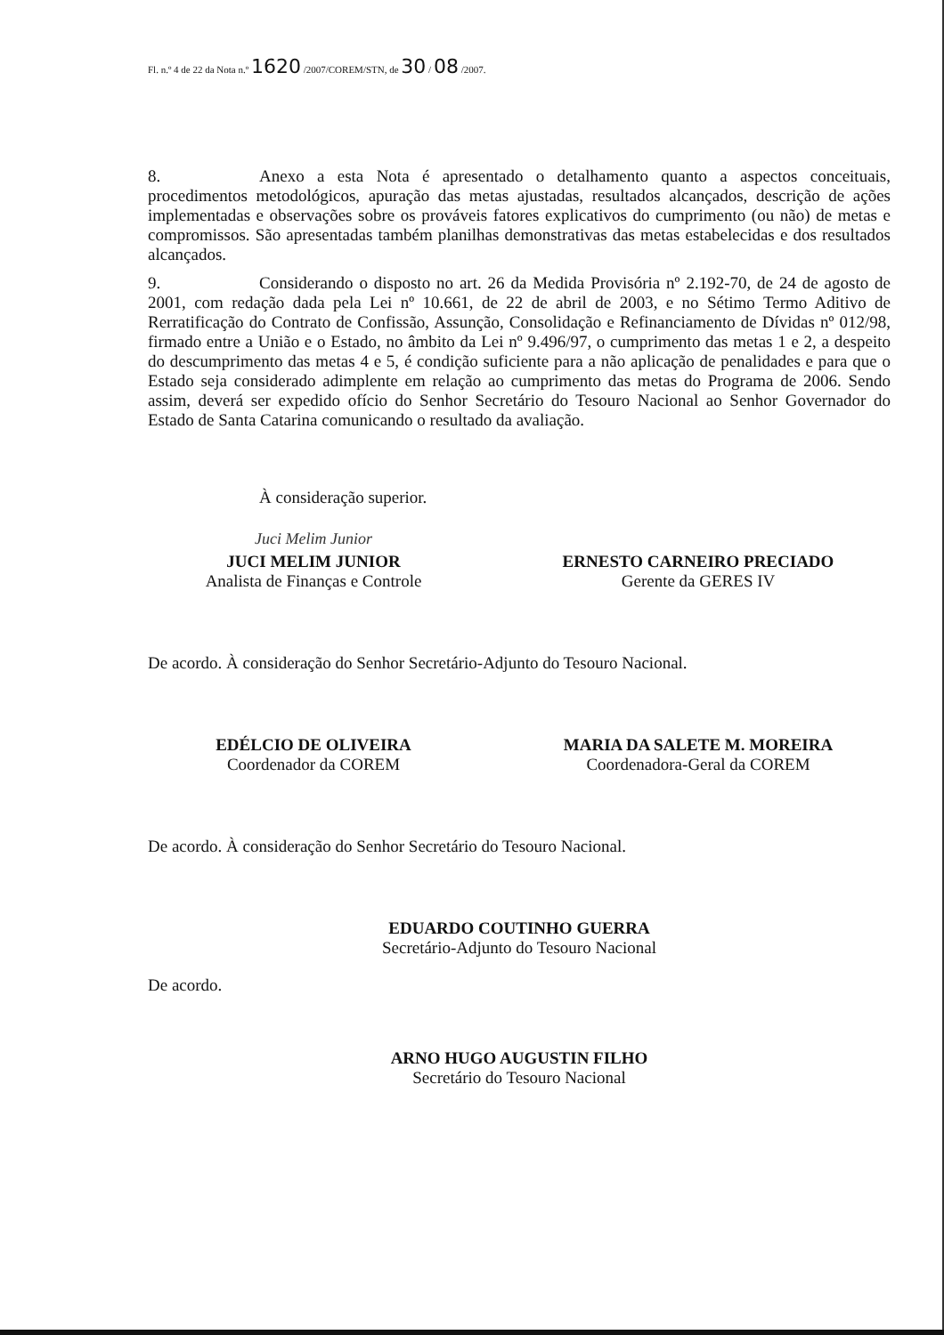Fl. n.º 4 de 22 da Nota n.º 1620 /2007/COREM/STN, de 30 / 08 /2007.
8. Anexo a esta Nota é apresentado o detalhamento quanto a aspectos conceituais, procedimentos metodológicos, apuração das metas ajustadas, resultados alcançados, descrição de ações implementadas e observações sobre os prováveis fatores explicativos do cumprimento (ou não) de metas e compromissos. São apresentadas também planilhas demonstrativas das metas estabelecidas e dos resultados alcançados.
9. Considerando o disposto no art. 26 da Medida Provisória nº 2.192-70, de 24 de agosto de 2001, com redação dada pela Lei nº 10.661, de 22 de abril de 2003, e no Sétimo Termo Aditivo de Rerratificação do Contrato de Confissão, Assunção, Consolidação e Refinanciamento de Dívidas nº 012/98, firmado entre a União e o Estado, no âmbito da Lei nº 9.496/97, o cumprimento das metas 1 e 2, a despeito do descumprimento das metas 4 e 5, é condição suficiente para a não aplicação de penalidades e para que o Estado seja considerado adimplente em relação ao cumprimento das metas do Programa de 2006. Sendo assim, deverá ser expedido ofício do Senhor Secretário do Tesouro Nacional ao Senhor Governador do Estado de Santa Catarina comunicando o resultado da avaliação.
À consideração superior.
Juci Melim Junior
JUCI MELIM JUNIOR
Analista de Finanças e Controle
ERNESTO CARNEIRO PRECIADO
Gerente da GERES IV
De acordo. À consideração do Senhor Secretário-Adjunto do Tesouro Nacional.
EDÉLCIO DE OLIVEIRA
Coordenador da COREM
MARIA DA SALETE M. MOREIRA
Coordenadora-Geral da COREM
De acordo. À consideração do Senhor Secretário do Tesouro Nacional.
EDUARDO COUTINHO GUERRA
Secretário-Adjunto do Tesouro Nacional
De acordo.
ARNO HUGO AUGUSTIN FILHO
Secretário do Tesouro Nacional